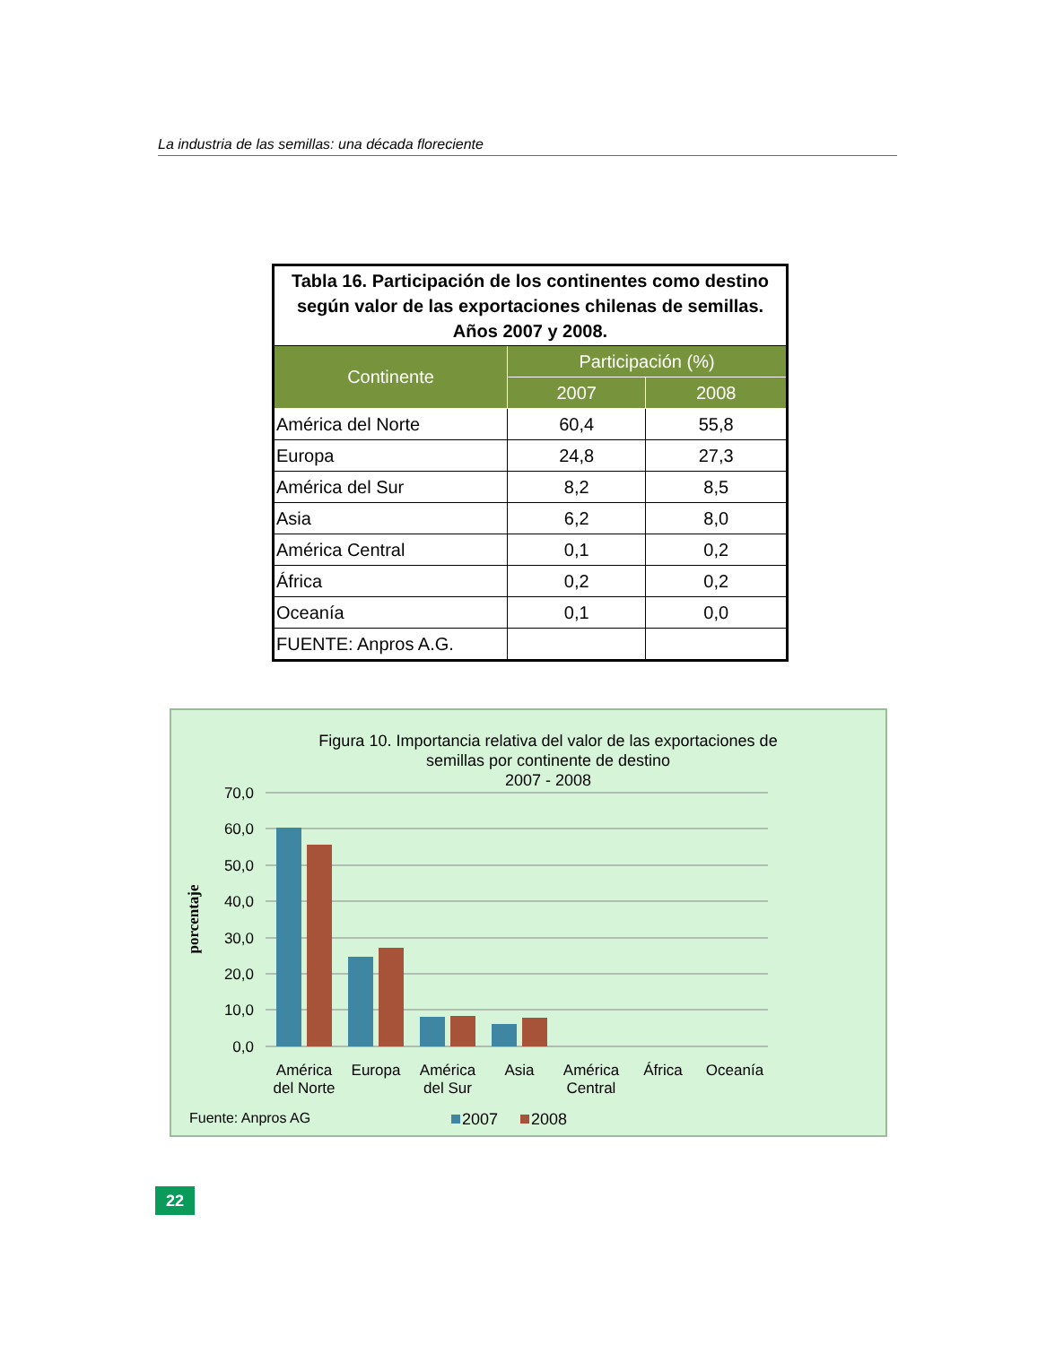La industria de las semillas: una década floreciente
| Tabla 16. Participación de los continentes como destino según valor de las exportaciones chilenas de semillas. Años 2007 y 2008. | | |
| Continente | Participación (%) | |
| | 2007 | 2008 |
| América del Norte | 60,4 | 55,8 |
| Europa | 24,8 | 27,3 |
| América del Sur | 8,2 | 8,5 |
| Asia | 6,2 | 8,0 |
| América Central | 0,1 | 0,2 |
| África | 0,2 | 0,2 |
| Oceanía | 0,1 | 0,0 |
| FUENTE: Anpros A.G. | | |
Figura 10. Importancia relativa del valor de las exportaciones de
semillas por continente de destino
2007 - 2008
70,0
60,0
50,0
40,0
30,0
20,0
10,0
0,0
porcentaje
América
del Norte
Europa
América
del Sur
Asia
América
Central
África
Oceanía
Fuente: Anpros AG
2007
2008
22